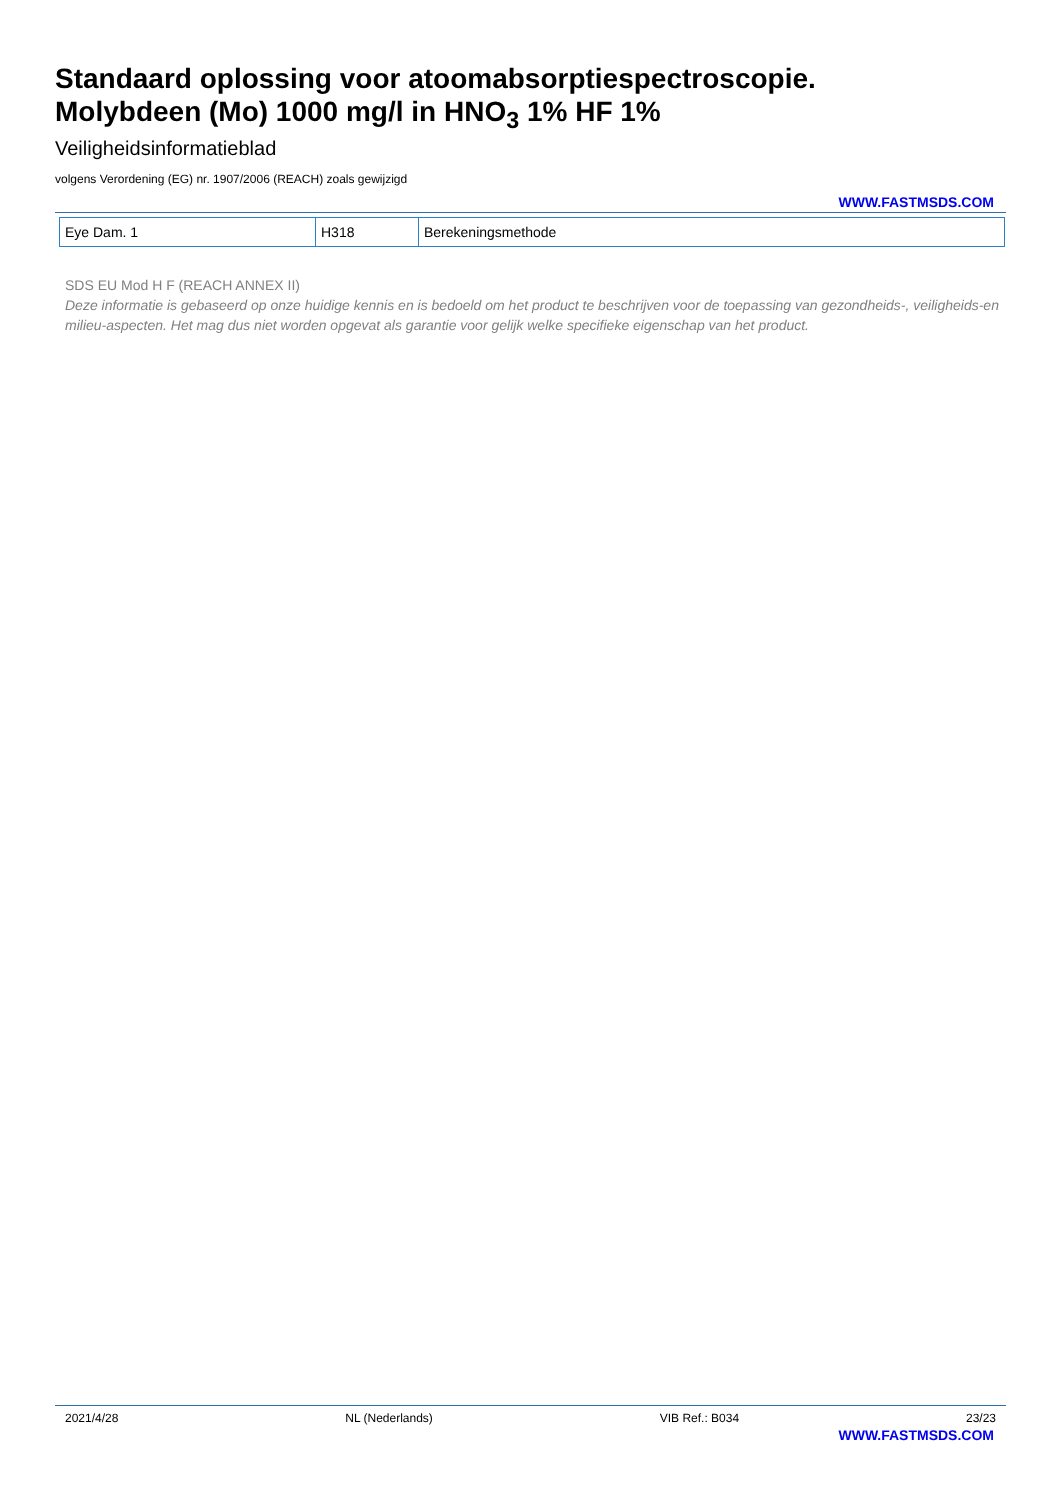Standaard oplossing voor atoomabsorptiespectroscopie.
Molybdeen (Mo) 1000 mg/l in HNO<sub>3</sub> 1% HF 1%
Veiligheidsinformatieblad
volgens Verordening (EG) nr. 1907/2006 (REACH) zoals gewijzigd
WWW.FASTMSDS.COM
| Eye Dam. 1 | H318 | Berekeningsmethode |
SDS EU Mod H F (REACH ANNEX II)
Deze informatie is gebaseerd op onze huidige kennis en is bedoeld om het product te beschrijven voor de toepassing van gezondheids-, veiligheids-en milieu-aspecten. Het mag dus niet worden opgevat als garantie voor gelijk welke specifieke eigenschap van het product.
2021/4/28 NL (Nederlands) VIB Ref.: B034 23/23
WWW.FASTMSDS.COM